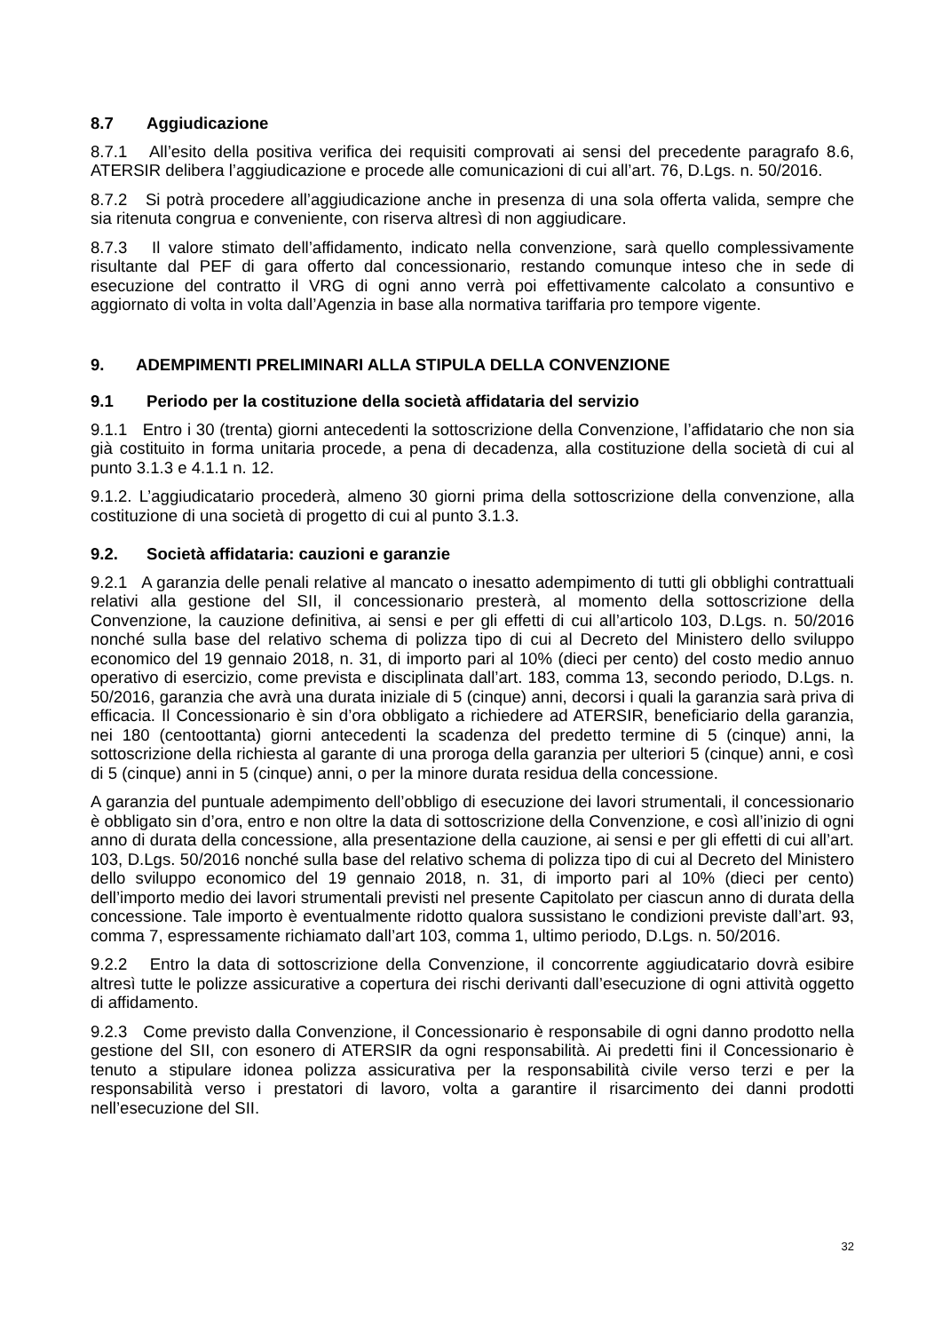8.7 Aggiudicazione
8.7.1 All’esito della positiva verifica dei requisiti comprovati ai sensi del precedente paragrafo 8.6, ATERSIR delibera l’aggiudicazione e procede alle comunicazioni di cui all’art. 76, D.Lgs. n. 50/2016.
8.7.2 Si potrà procedere all’aggiudicazione anche in presenza di una sola offerta valida, sempre che sia ritenuta congrua e conveniente, con riserva altresì di non aggiudicare.
8.7.3 Il valore stimato dell’affidamento, indicato nella convenzione, sarà quello complessivamente risultante dal PEF di gara offerto dal concessionario, restando comunque inteso che in sede di esecuzione del contratto il VRG di ogni anno verrà poi effettivamente calcolato a consuntivo e aggiornato di volta in volta dall’Agenzia in base alla normativa tariffaria pro tempore vigente.
9. ADEMPIMENTI PRELIMINARI ALLA STIPULA DELLA CONVENZIONE
9.1 Periodo per la costituzione della società affidataria del servizio
9.1.1 Entro i 30 (trenta) giorni antecedenti la sottoscrizione della Convenzione, l’affidatario che non sia già costituito in forma unitaria procede, a pena di decadenza, alla costituzione della società di cui al punto 3.1.3 e 4.1.1 n. 12.
9.1.2. L’aggiudicatario procederà, almeno 30 giorni prima della sottoscrizione della convenzione, alla costituzione di una società di progetto di cui al punto 3.1.3.
9.2. Società affidataria: cauzioni e garanzie
9.2.1 A garanzia delle penali relative al mancato o inesatto adempimento di tutti gli obblighi contrattuali relativi alla gestione del SII, il concessionario presterà, al momento della sottoscrizione della Convenzione, la cauzione definitiva, ai sensi e per gli effetti di cui all’articolo 103, D.Lgs. n. 50/2016 nonché sulla base del relativo schema di polizza tipo di cui al Decreto del Ministero dello sviluppo economico del 19 gennaio 2018, n. 31, di importo pari al 10% (dieci per cento) del costo medio annuo operativo di esercizio, come prevista e disciplinata dall’art. 183, comma 13, secondo periodo, D.Lgs. n. 50/2016, garanzia che avrà una durata iniziale di 5 (cinque) anni, decorsi i quali la garanzia sarà priva di efficacia. Il Concessionario è sin d’ora obbligato a richiedere ad ATERSIR, beneficiario della garanzia, nei 180 (centoottanta) giorni antecedenti la scadenza del predetto termine di 5 (cinque) anni, la sottoscrizione della richiesta al garante di una proroga della garanzia per ulteriori 5 (cinque) anni, e così di 5 (cinque) anni in 5 (cinque) anni, o per la minore durata residua della concessione.
A garanzia del puntuale adempimento dell’obbligo di esecuzione dei lavori strumentali, il concessionario è obbligato sin d’ora, entro e non oltre la data di sottoscrizione della Convenzione, e così all’inizio di ogni anno di durata della concessione, alla presentazione della cauzione, ai sensi e per gli effetti di cui all’art. 103, D.Lgs. 50/2016 nonché sulla base del relativo schema di polizza tipo di cui al Decreto del Ministero dello sviluppo economico del 19 gennaio 2018, n. 31, di importo pari al 10% (dieci per cento) dell’importo medio dei lavori strumentali previsti nel presente Capitolato per ciascun anno di durata della concessione. Tale importo è eventualmente ridotto qualora sussistano le condizioni previste dall’art. 93, comma 7, espressamente richiamato dall’art 103, comma 1, ultimo periodo, D.Lgs. n. 50/2016.
9.2.2 Entro la data di sottoscrizione della Convenzione, il concorrente aggiudicatario dovrà esibire altresì tutte le polizze assicurative a copertura dei rischi derivanti dall’esecuzione di ogni attività oggetto di affidamento.
9.2.3 Come previsto dalla Convenzione, il Concessionario è responsabile di ogni danno prodotto nella gestione del SII, con esonero di ATERSIR da ogni responsabilità. Ai predetti fini il Concessionario è tenuto a stipulare idonea polizza assicurativa per la responsabilità civile verso terzi e per la responsabilità verso i prestatori di lavoro, volta a garantire il risarcimento dei danni prodotti nell’esecuzione del SII.
32